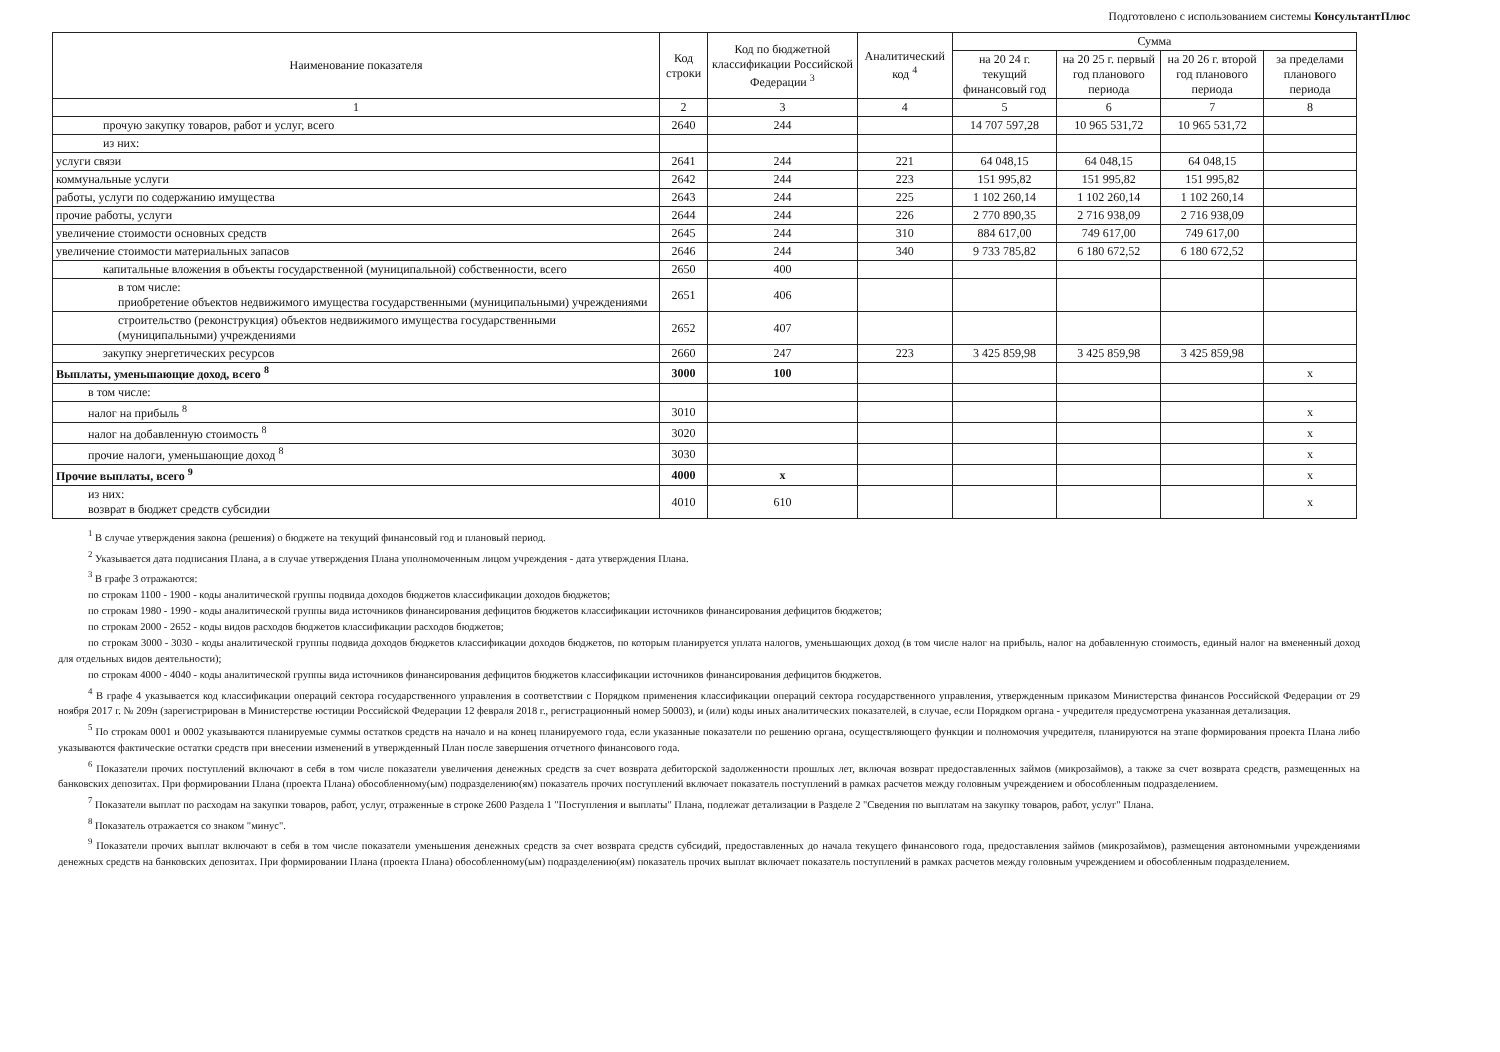Подготовлено с использованием системы КонсультантПлюс
| Наименование показателя | Код строки | Код по бюджетной классификации Российской Федерации <sup>3</sup> | Аналитический код <sup>4</sup> | Сумма | | | |
| --- | --- | --- | --- | --- | --- | --- | --- |
| | | | | на 20 24 г. текущий финансовый год | на 20 25 г. первый год планового периода | на 20 26 г. второй год планового периода | за пределами планового периода |
| 1 | 2 | 3 | 4 | 5 | 6 | 7 | 8 |
| прочую закупку товаров, работ и услуг, всего | 2640 | 244 | | 14 707 597,28 | 10 965 531,72 | 10 965 531,72 | |
| из них: | | | | | | | |
| услуги связи | 2641 | 244 | 221 | 64 048,15 | 64 048,15 | 64 048,15 | |
| коммунальные услуги | 2642 | 244 | 223 | 151 995,82 | 151 995,82 | 151 995,82 | |
| работы, услуги по содержанию имущества | 2643 | 244 | 225 | 1 102 260,14 | 1 102 260,14 | 1 102 260,14 | |
| прочие работы, услуги | 2644 | 244 | 226 | 2 770 890,35 | 2 716 938,09 | 2 716 938,09 | |
| увеличение стоимости основных средств | 2645 | 244 | 310 | 884 617,00 | 749 617,00 | 749 617,00 | |
| увеличение стоимости материальных запасов | 2646 | 244 | 340 | 9 733 785,82 | 6 180 672,52 | 6 180 672,52 | |
| капитальные вложения в объекты государственной (муниципальной) собственности, всего | 2650 | 400 | | | | | |
| в том числе: приобретение объектов недвижимого имущества государственными (муниципальными) учреждениями | 2651 | 406 | | | | | |
| строительство (реконструкция) объектов недвижимого имущества государственными (муниципальными) учреждениями | 2652 | 407 | | | | | |
| закупку энергетических ресурсов | 2660 | 247 | 223 | 3 425 859,98 | 3 425 859,98 | 3 425 859,98 | |
| Выплаты, уменьшающие доход, всего <sup>8</sup> | 3000 | 100 | | | | | х |
| в том числе: | | | | | | | |
| налог на прибыль <sup>8</sup> | 3010 | | | | | | х |
| налог на добавленную стоимость <sup>8</sup> | 3020 | | | | | | х |
| прочие налоги, уменьшающие доход <sup>8</sup> | 3030 | | | | | | х |
| Прочие выплаты, всего <sup>9</sup> | 4000 | х | | | | | х |
| из них: возврат в бюджет средств субсидии | 4010 | 610 | | | | | х |
<sup>1</sup> В случае утверждения закона (решения) о бюджете на текущий финансовый год и плановый период.
<sup>2</sup> Указывается дата подписания Плана, а в случае утверждения Плана уполномоченным лицом учреждения - дата утверждения Плана.
<sup>3</sup> В графе 3 отражаются:
по строкам 1100 - 1900 - коды аналитической группы подвида доходов бюджетов классификации доходов бюджетов;
по строкам 1980 - 1990 - коды аналитической группы вида источников финансирования дефицитов бюджетов классификации источников финансирования дефицитов бюджетов;
по строкам 2000 - 2652 - коды видов расходов бюджетов классификации расходов бюджетов;
по строкам 3000 - 3030 - коды аналитической группы подвида доходов бюджетов классификации доходов бюджетов, по которым планируется уплата налогов, уменьшающих доход (в том числе налог на прибыль, налог на добавленную стоимость, единый налог на вмененный доход для отдельных видов деятельности);
по строкам 4000 - 4040 - коды аналитической группы вида источников финансирования дефицитов бюджетов классификации источников финансирования дефицитов бюджетов.
<sup>4</sup> В графе 4 указывается код классификации операций сектора государственного управления в соответствии с Порядком применения классификации операций сектора государственного управления, утвержденным приказом Министерства финансов Российской Федерации от 29 ноября 2017 г. № 209н (зарегистрирован в Министерстве юстиции Российской Федерации 12 февраля 2018 г., регистрационный номер 50003), и (или) коды иных аналитических показателей, в случае, если Порядком органа - учредителя предусмотрена указанная детализация.
<sup>5</sup> По строкам 0001 и 0002 указываются планируемые суммы остатков средств на начало и на конец планируемого года, если указанные показатели по решению органа, осуществляющего функции и полномочия учредителя, планируются на этапе формирования проекта Плана либо указываются фактические остатки средств при внесении изменений в утвержденный План после завершения отчетного финансового года.
<sup>6</sup> Показатели прочих поступлений включают в себя в том числе показатели увеличения денежных средств за счет возврата дебиторской задолженности прошлых лет, включая возврат предоставленных займов (микрозаймов), а также за счет возврата средств, размещенных на банковских депозитах. При формировании Плана (проекта Плана) обособленному(ым) подразделению(ям) показатель прочих поступлений включает показатель поступлений в рамках расчетов между головным учреждением и обособленным подразделением.
<sup>7</sup> Показатели выплат по расходам на закупки товаров, работ, услуг, отраженные в строке 2600 Раздела 1 "Поступления и выплаты" Плана, подлежат детализации в Разделе 2 "Сведения по выплатам на закупку товаров, работ, услуг" Плана.
<sup>8</sup> Показатель отражается со знаком "минус".
<sup>9</sup> Показатели прочих выплат включают в себя в том числе показатели уменьшения денежных средств за счет возврата средств субсидий, предоставленных до начала текущего финансового года, предоставления займов (микрозаймов), размещения автономными учреждениями денежных средств на банковских депозитах. При формировании Плана (проекта Плана) обособленному(ым) подразделению(ям) показатель прочих выплат включает показатель поступлений в рамках расчетов между головным учреждением и обособленным подразделением.